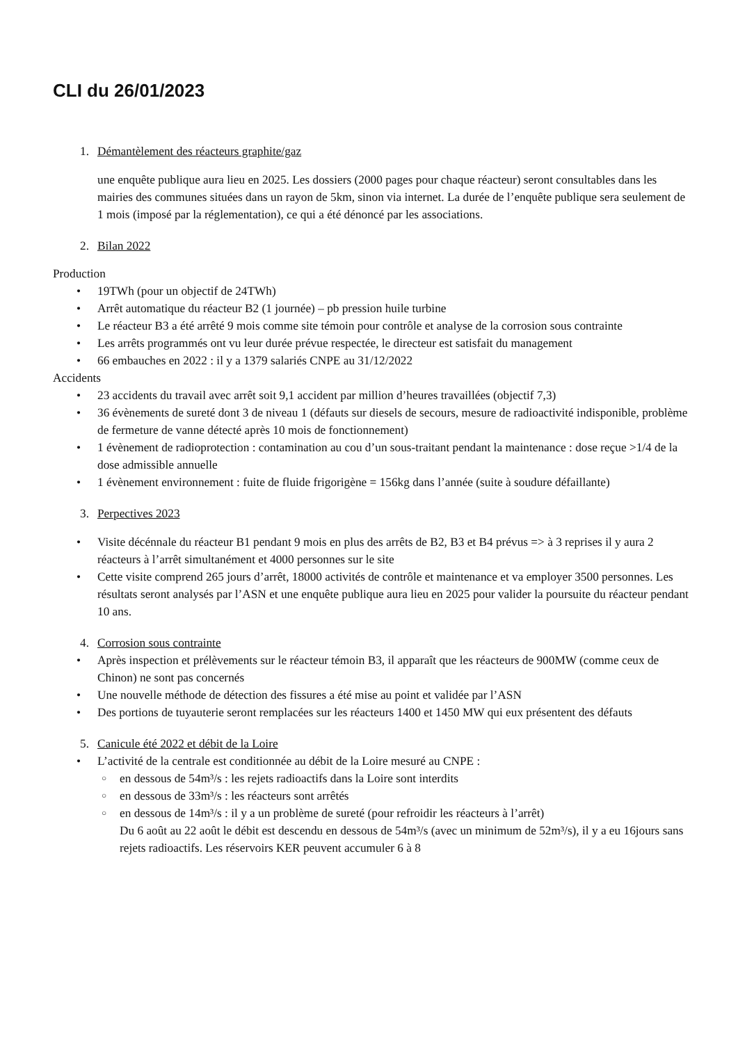CLI du 26/01/2023
1. Démantèlement des réacteurs graphite/gaz
une enquête publique aura lieu en 2025. Les dossiers (2000 pages pour chaque réacteur) seront consultables dans les mairies des communes situées dans un rayon de 5km, sinon via internet. La durée de l’enquête publique sera seulement de 1 mois (imposé par la réglementation), ce qui a été dénoncé par les associations.
2. Bilan 2022
Production
• 19TWh (pour un objectif de 24TWh)
• Arrêt automatique du réacteur B2 (1 journée) – pb pression huile turbine
• Le réacteur B3 a été arrêté 9 mois comme site témoin pour contrôle et analyse de la corrosion sous contrainte
• Les arrêts programmés ont vu leur durée prévue respectée, le directeur est satisfait du management
• 66 embauches en 2022 : il y a 1379 salariés CNPE au 31/12/2022
Accidents
• 23 accidents du travail avec arrêt soit 9,1 accident par million d’heures travaillées (objectif 7,3)
• 36 évènements de sureté dont 3 de niveau 1 (défauts sur diesels de secours, mesure de radioactivité indisponible, problème de fermeture de vanne détecté après 10 mois de fonctionnement)
• 1 évènement de radioprotection : contamination au cou d’un sous-traitant pendant la maintenance : dose reçue >1/4 de la dose admissible annuelle
• 1 évènement environnement : fuite de fluide frigorigène = 156kg dans l’année (suite à soudure défaillante)
3. Perpectives 2023
• Visite décénnale du réacteur B1 pendant 9 mois en plus des arrêts de B2, B3 et B4 prévus => à 3 reprises il y aura 2 réacteurs à l’arrêt simultanément et 4000 personnes sur le site
• Cette visite comprend 265 jours d’arrêt, 18000 activités de contrôle et maintenance et va employer 3500 personnes. Les résultats seront analysés par l’ASN et une enquête publique aura lieu en 2025 pour valider la poursuite du réacteur pendant 10 ans.
4. Corrosion sous contrainte
• Après inspection et prélèvements sur le réacteur témoin B3, il apparaît que les réacteurs de 900MW (comme ceux de Chinon) ne sont pas concernés
• Une nouvelle méthode de détection des fissures a été mise au point et validée par l’ASN
• Des portions de tuyauterie seront remplacées sur les réacteurs 1400 et 1450 MW qui eux présentent des défauts
5. Canicule été 2022 et débit de la Loire
• L’activité de la centrale est conditionnée au débit de la Loire mesuré au CNPE :
○ en dessous de 54m³/s : les rejets radioactifs dans la Loire sont interdits
○ en dessous de 33m³/s : les réacteurs sont arrêtés
○ en dessous de 14m³/s : il y a un problème de sureté (pour refroidir les réacteurs à l’arrêt)
Du 6 août au 22 août le débit est descendu en dessous de 54m³/s (avec un minimum de 52m³/s), il y a eu 16jours sans rejets radioactifs. Les réservoirs KER peuvent accumuler 6 à 8